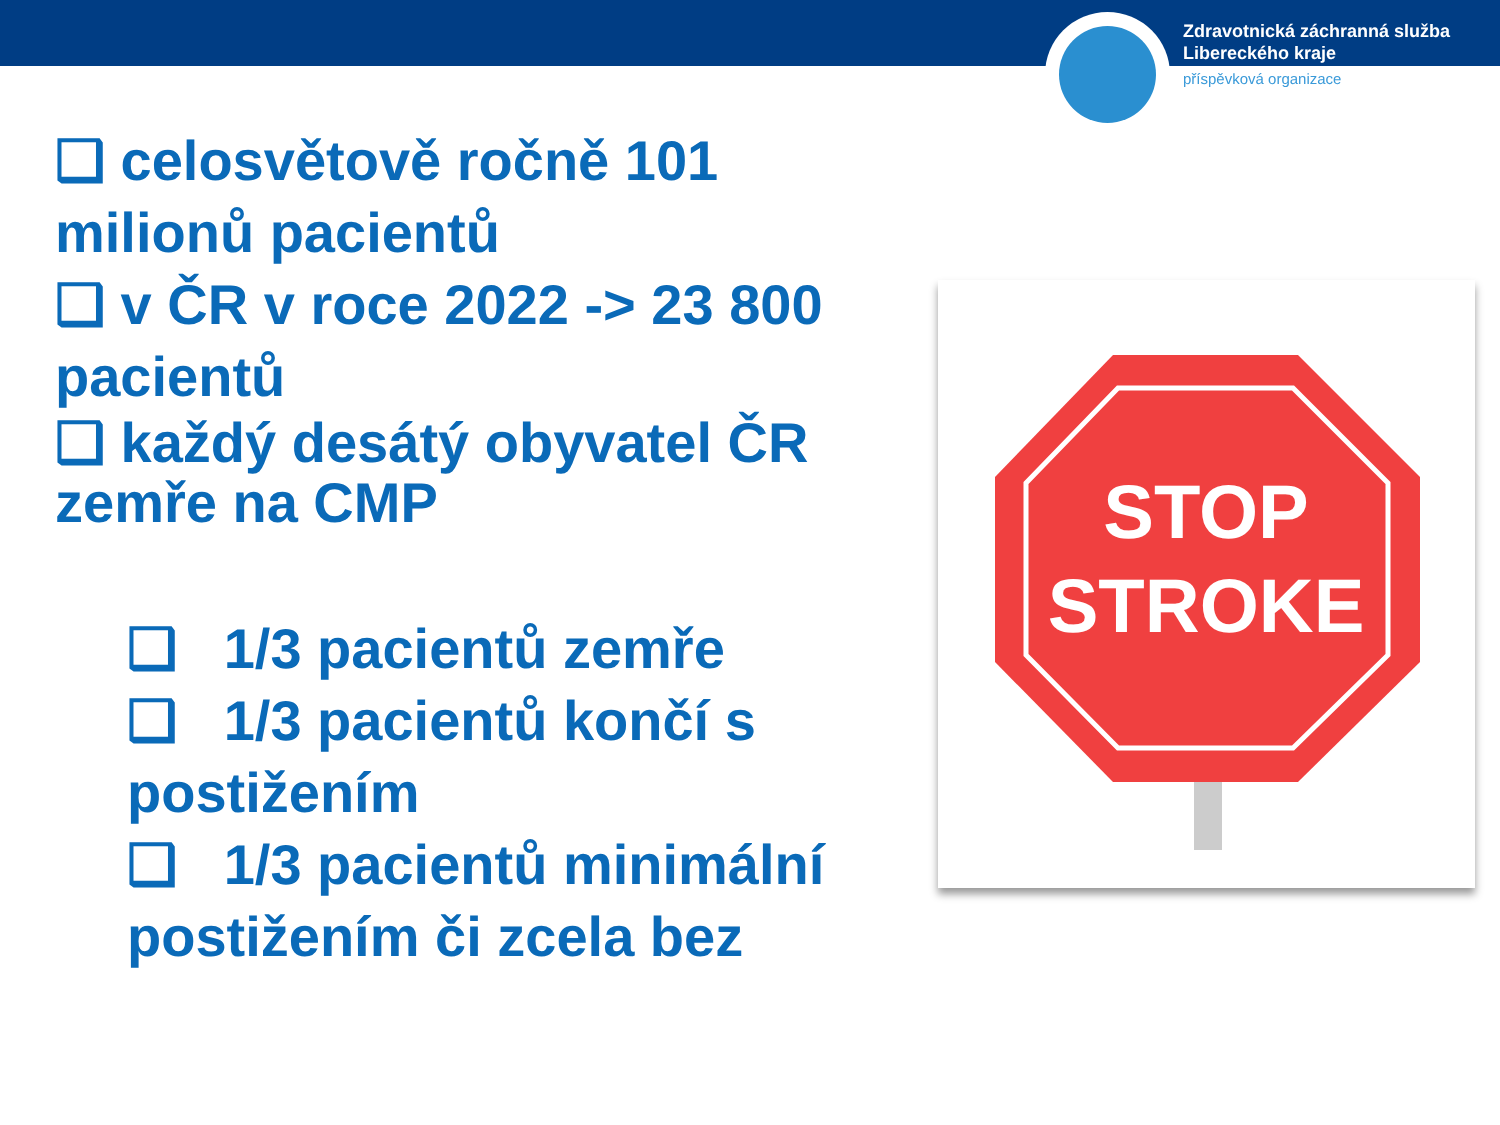Zdravotnická záchranná služba
Libereckého kraje
příspěvková organizace
❑ celosvětově ročně 101 milionů pacientů
❑ v ČR v roce 2022 -> 23 800 pacientů
❑ každý desátý obyvatel ČR zemře na CMP
❑ 1/3 pacientů zemře
❑ 1/3 pacientů končí s postižením
❑ 1/3 pacientů minimální postižením či zcela bez
STOP
STROKE